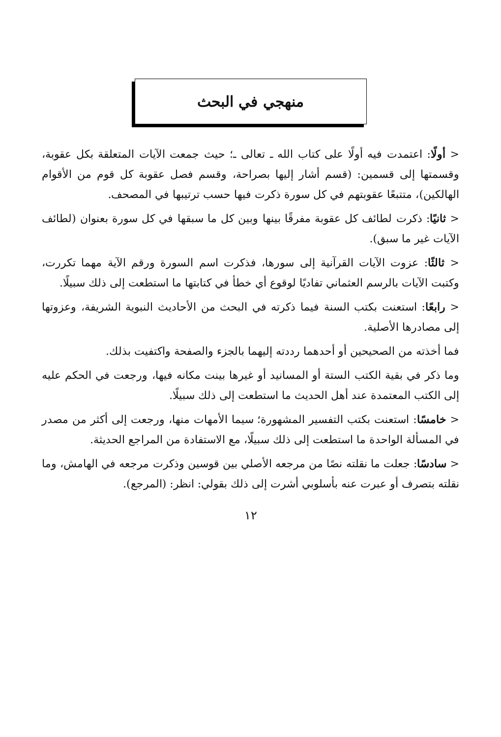منهجي في البحث
< أولًا: اعتمدت فيه أولًا على كتاب الله ـ تعالى ـ؛ حيث جمعت الآيات المتعلقة بكل عقوبة، وقسمتها إلى قسمين: (قسم أشار إليها بصراحة، وقسم فصل عقوبة كل قوم من الأقوام الهالكين)، متتبعًا عقوبتهم في كل سورة ذكرت فيها حسب ترتيبها في المصحف.
< ثانيًا: ذكرت لطائف كل عقوبة مفرقًا بينها وبين كل ما سبقها في كل سورة بعنوان (لطائف الآيات غير ما سبق).
< ثالثًا: عزوت الآيات القرآنية إلى سورها، فذكرت اسم السورة ورقم الآية مهما تكررت، وكتبت الآيات بالرسم العثماني تفاديًا لوقوع أي خطأ في كتابتها ما استطعت إلى ذلك سبيلًا.
< رابعًا: استعنت بكتب السنة فيما ذكرته في البحث من الأحاديث النبوية الشريفة، وعزوتها إلى مصادرها الأصلية.
فما أخذته من الصحيحين أو أحدهما رددته إليهما بالجزء والصفحة واكتفيت بذلك.
وما ذكر في بقية الكتب الستة أو المسانيد أو غيرها بينت مكانه فيها، ورجعت في الحكم عليه إلى الكتب المعتمدة عند أهل الحديث ما استطعت إلى ذلك سبيلًا.
< خامسًا: استعنت بكتب التفسير المشهورة؛ سيما الأمهات منها، ورجعت إلى أكثر من مصدر في المسألة الواحدة ما استطعت إلى ذلك سبيلًا، مع الاستفادة من المراجع الحديثة.
< سادسًا: جعلت ما نقلته نصًا من مرجعه الأصلي بين قوسين وذكرت مرجعه في الهامش، وما نقلته بتصرف أو عبرت عنه بأسلوبي أشرت إلى ذلك بقولي: انظر: (المرجع).
١٢